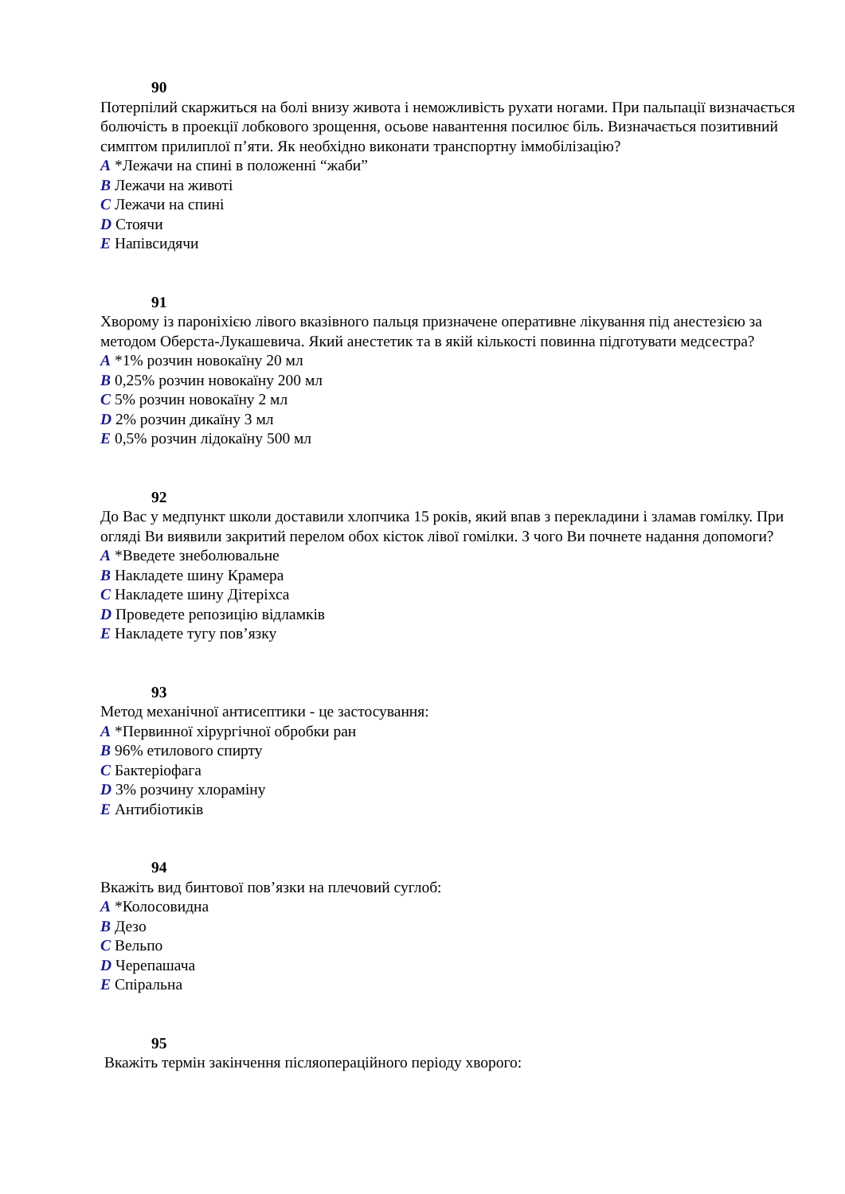90
Потерпілий скаржиться на болі внизу живота і неможливість рухати ногами. При пальпації визначається болючість в проекції лобкового зрощення, осьове навантення посилює біль. Визначається позитивний симптом прилиплої п’яти. Як необхідно виконати транспортну іммобілізацію?
A *Лежачи на спині в положенні “жаби”
B Лежачи на животі
C Лежачи на спині
D Стоячи
E Напівсидячи
91
Хворому із пароніхією лівого вказівного пальця призначене оперативне лікування під анестезією за методом Оберста-Лукашевича. Який анестетик та в якій кількості повинна підготувати медсестра?
A *1% розчин новокаїну 20 мл
B 0,25% розчин новокаїну 200 мл
C 5% розчин новокаїну 2 мл
D 2% розчин дикаїну 3 мл
E 0,5% розчин лідокаїну 500 мл
92
До Вас у медпункт школи доставили хлопчика 15 років, який впав з перекладини і зламав гомілку. При огляді Ви виявили закритий перелом обох кісток лівої гомілки. З чого Ви почнете надання допомоги?
A *Введете знеболювальне
B Накладете шину Крамера
C Накладете шину Дітеріхса
D Проведете репозицію відламків
E Накладете тугу пов’язку
93
Метод механічної антисептики - це застосування:
A *Первинної хірургічної обробки ран
B 96% етилового спирту
C Бактеріофага
D 3% розчину хлораміну
E Антибіотиків
94
Вкажіть вид бинтової пов’язки на плечовий суглоб:
A *Колосовидна
B Дезо
C Вельпо
D Черепашача
E Спіральна
95
Вкажіть термін закінчення післяопераційного періоду хворого: